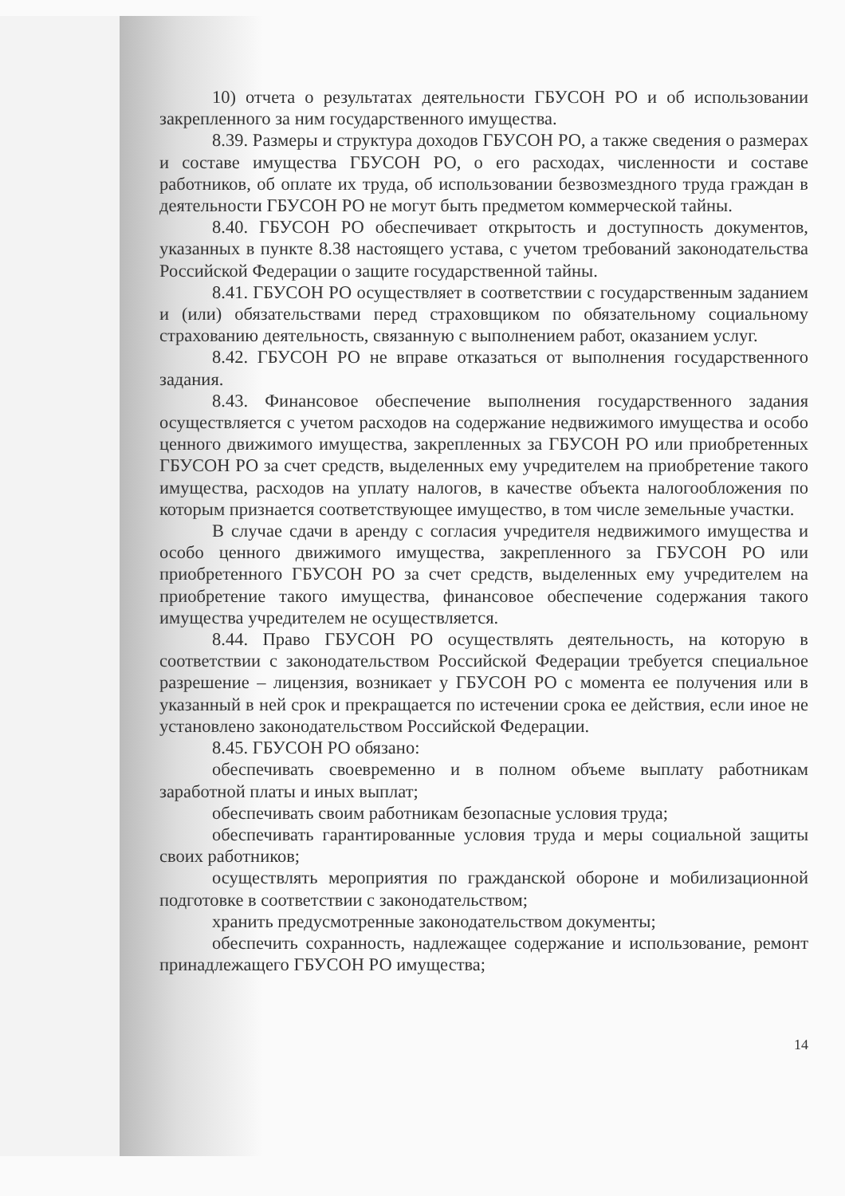10) отчета о результатах деятельности ГБУСОН РО и об использовании закрепленного за ним государственного имущества.
8.39. Размеры и структура доходов ГБУСОН РО, а также сведения о размерах и составе имущества ГБУСОН РО, о его расходах, численности и составе работников, об оплате их труда, об использовании безвозмездного труда граждан в деятельности ГБУСОН РО не могут быть предметом коммерческой тайны.
8.40. ГБУСОН РО обеспечивает открытость и доступность документов, указанных в пункте 8.38 настоящего устава, с учетом требований законодательства Российской Федерации о защите государственной тайны.
8.41. ГБУСОН РО осуществляет в соответствии с государственным заданием и (или) обязательствами перед страховщиком по обязательному социальному страхованию деятельность, связанную с выполнением работ, оказанием услуг.
8.42. ГБУСОН РО не вправе отказаться от выполнения государственного задания.
8.43. Финансовое обеспечение выполнения государственного задания осуществляется с учетом расходов на содержание недвижимого имущества и особо ценного движимого имущества, закрепленных за ГБУСОН РО или приобретенных ГБУСОН РО за счет средств, выделенных ему учредителем на приобретение такого имущества, расходов на уплату налогов, в качестве объекта налогообложения по которым признается соответствующее имущество, в том числе земельные участки.
В случае сдачи в аренду с согласия учредителя недвижимого имущества и особо ценного движимого имущества, закрепленного за ГБУСОН РО или приобретенного ГБУСОН РО за счет средств, выделенных ему учредителем на приобретение такого имущества, финансовое обеспечение содержания такого имущества учредителем не осуществляется.
8.44. Право ГБУСОН РО осуществлять деятельность, на которую в соответствии с законодательством Российской Федерации требуется специальное разрешение – лицензия, возникает у ГБУСОН РО с момента ее получения или в указанный в ней срок и прекращается по истечении срока ее действия, если иное не установлено законодательством Российской Федерации.
8.45. ГБУСОН РО обязано:
обеспечивать своевременно и в полном объеме выплату работникам заработной платы и иных выплат;
обеспечивать своим работникам безопасные условия труда;
обеспечивать гарантированные условия труда и меры социальной защиты своих работников;
осуществлять мероприятия по гражданской обороне и мобилизационной подготовке в соответствии с законодательством;
хранить предусмотренные законодательством документы;
обеспечить сохранность, надлежащее содержание и использование, ремонт принадлежащего ГБУСОН РО имущества;
14